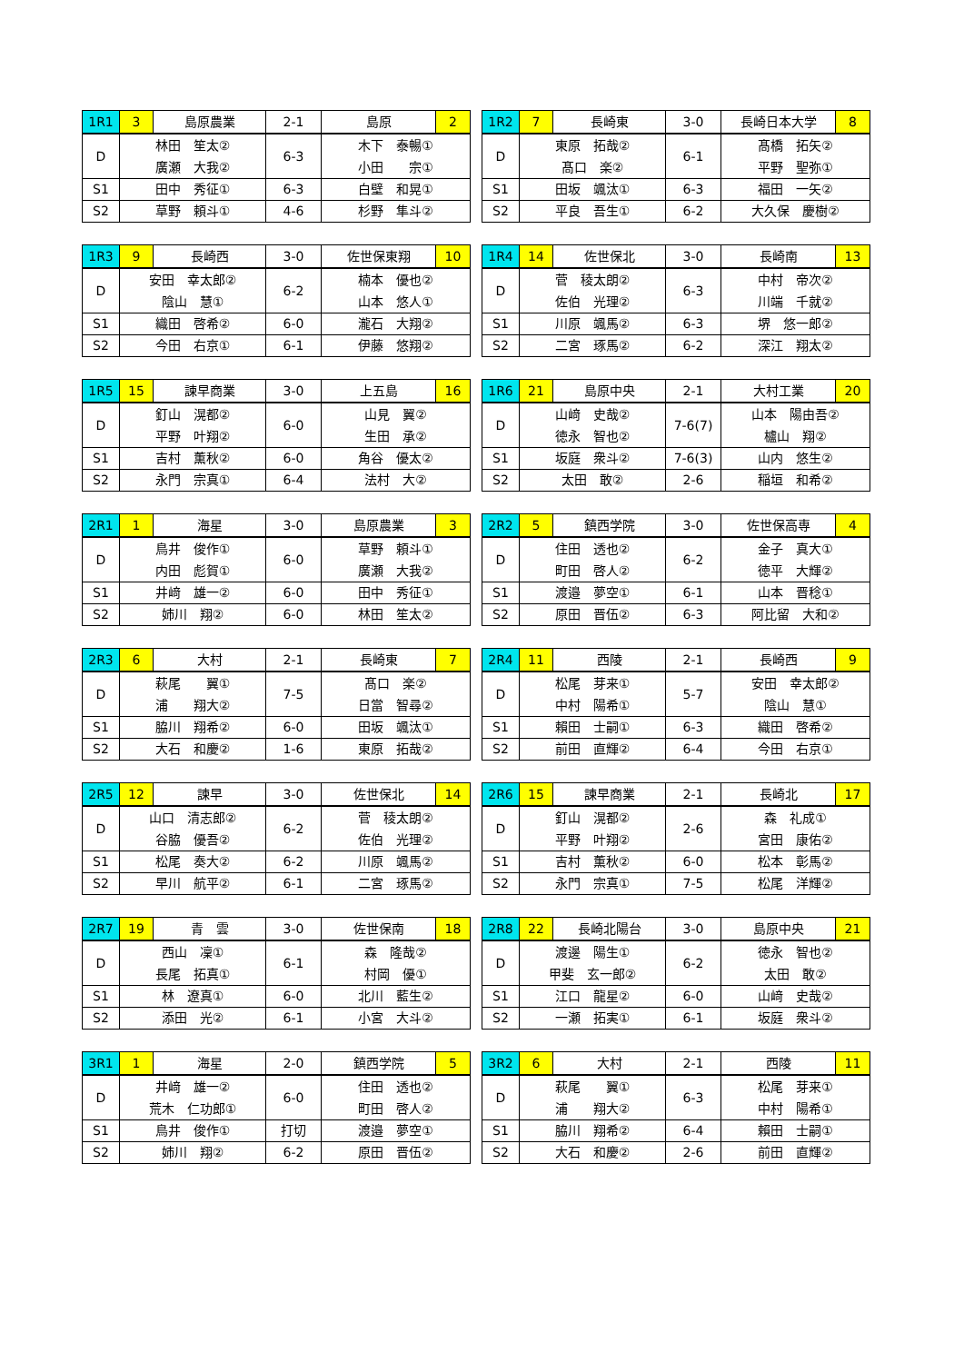| 1R1 | 3 | 島原農業 | 2-1 | 島原 | 2 |
| D | 林田 笙太② 廣瀬 大我② | | 6-3 | 木下 泰暢① 小田 宗① | |
| S1 | 田中 秀征① | | 6-3 | 白壁 和晃① | |
| S2 | 草野 頼斗① | | 4-6 | 杉野 隼斗② | |
| 1R2 | 7 | 長崎東 | 3-0 | 長崎日本大学 | 8 |
| D | 東原 拓哉② 髙口 楽② | | 6-1 | 髙橋 拓矢② 平野 聖弥① | |
| S1 | 田坂 颯汰① | | 6-3 | 福田 一矢② | |
| S2 | 平良 吾生① | | 6-2 | 大久保 慶樹② | |
| 1R3 | 9 | 長崎西 | 3-0 | 佐世保東翔 | 10 |
| D | 安田 幸太郎② 陰山 慧① | | 6-2 | 楠本 優也② 山本 悠人① | |
| S1 | 織田 啓希② | | 6-0 | 瀧石 大翔② | |
| S2 | 今田 右京① | | 6-1 | 伊藤 悠翔② | |
| 1R4 | 14 | 佐世保北 | 3-0 | 長崎南 | 13 |
| D | 菅 稜太朗② 佐伯 光理② | | 6-3 | 中村 帝次② 川端 千就② | |
| S1 | 川原 颯馬② | | 6-3 | 堺 悠一郎② | |
| S2 | 二宮 琢馬② | | 6-2 | 深江 翔太② | |
| 1R5 | 15 | 諫早商業 | 3-0 | 上五島 | 16 |
| D | 釘山 滉都② 平野 叶翔② | | 6-0 | 山見 翼② 生田 承② | |
| S1 | 吉村 薫秋② | | 6-0 | 角谷 優太② | |
| S2 | 永門 宗真① | | 6-4 | 法村 大② | |
| 1R6 | 21 | 島原中央 | 2-1 | 大村工業 | 20 |
| D | 山﨑 史哉② 徳永 智也② | | 7-6(7) | 山本 陽由吾② 櫨山 翔② | |
| S1 | 坂庭 衆斗② | | 7-6(3) | 山内 悠生② | |
| S2 | 太田 敢② | | 2-6 | 稲垣 和希② | |
| 2R1 | 1 | 海星 | 3-0 | 島原農業 | 3 |
| D | 鳥井 俊作① 内田 彪賀① | | 6-0 | 草野 頼斗① 廣瀬 大我② | |
| S1 | 井﨑 雄一② | | 6-0 | 田中 秀征① | |
| S2 | 姉川 翔② | | 6-0 | 林田 笙太② | |
| 2R2 | 5 | 鎮西学院 | 3-0 | 佐世保高専 | 4 |
| D | 住田 透也② 町田 啓人② | | 6-2 | 金子 真大① 徳平 大輝② | |
| S1 | 渡邉 夢空① | | 6-1 | 山本 晋稔① | |
| S2 | 原田 晋伍② | | 6-3 | 阿比留 大和② | |
| 2R3 | 6 | 大村 | 2-1 | 長崎東 | 7 |
| D | 萩尾 翼① 浦 翔大② | | 7-5 | 髙口 楽② 日當 智尋② | |
| S1 | 脇川 翔希② | | 6-0 | 田坂 颯汰① | |
| S2 | 大石 和慶② | | 1-6 | 東原 拓哉② | |
| 2R4 | 11 | 西陵 | 2-1 | 長崎西 | 9 |
| D | 松尾 芽来① 中村 陽希① | | 5-7 | 安田 幸太郎② 陰山 慧① | |
| S1 | 賴田 士嗣① | | 6-3 | 織田 啓希② | |
| S2 | 前田 直輝② | | 6-4 | 今田 右京① | |
| 2R5 | 12 | 諫早 | 3-0 | 佐世保北 | 14 |
| D | 山口 清志郎② 谷脇 優吾② | | 6-2 | 菅 稜太朗② 佐伯 光理② | |
| S1 | 松尾 奏大② | | 6-2 | 川原 颯馬② | |
| S2 | 早川 航平② | | 6-1 | 二宮 琢馬② | |
| 2R6 | 15 | 諫早商業 | 2-1 | 長崎北 | 17 |
| D | 釘山 滉都② 平野 叶翔② | | 2-6 | 森 礼成① 宮田 康佑② | |
| S1 | 吉村 薫秋② | | 6-0 | 松本 彰馬② | |
| S2 | 永門 宗真① | | 7-5 | 松尾 洋輝② | |
| 2R7 | 19 | 青 雲 | 3-0 | 佐世保南 | 18 |
| D | 西山 凜① 長尾 拓真① | | 6-1 | 森 隆哉② 村岡 優① | |
| S1 | 林 遼真① | | 6-0 | 北川 藍生② | |
| S2 | 添田 光② | | 6-1 | 小宮 大斗② | |
| 2R8 | 22 | 長崎北陽台 | 3-0 | 島原中央 | 21 |
| D | 渡邊 陽生① 甲斐 玄一郎② | | 6-2 | 徳永 智也② 太田 敢② | |
| S1 | 江口 龍星② | | 6-0 | 山﨑 史哉② | |
| S2 | 一瀬 拓実① | | 6-1 | 坂庭 衆斗② | |
| 3R1 | 1 | 海星 | 2-0 | 鎮西学院 | 5 |
| D | 井﨑 雄一② 荒木 仁功郎① | | 6-0 | 住田 透也② 町田 啓人② | |
| S1 | 鳥井 俊作① | | 打切 | 渡邉 夢空① | |
| S2 | 姉川 翔② | | 6-2 | 原田 晋伍② | |
| 3R2 | 6 | 大村 | 2-1 | 西陵 | 11 |
| D | 萩尾 翼① 浦 翔大② | | 6-3 | 松尾 芽来① 中村 陽希① | |
| S1 | 脇川 翔希② | | 6-4 | 賴田 士嗣① | |
| S2 | 大石 和慶② | | 2-6 | 前田 直輝② | |